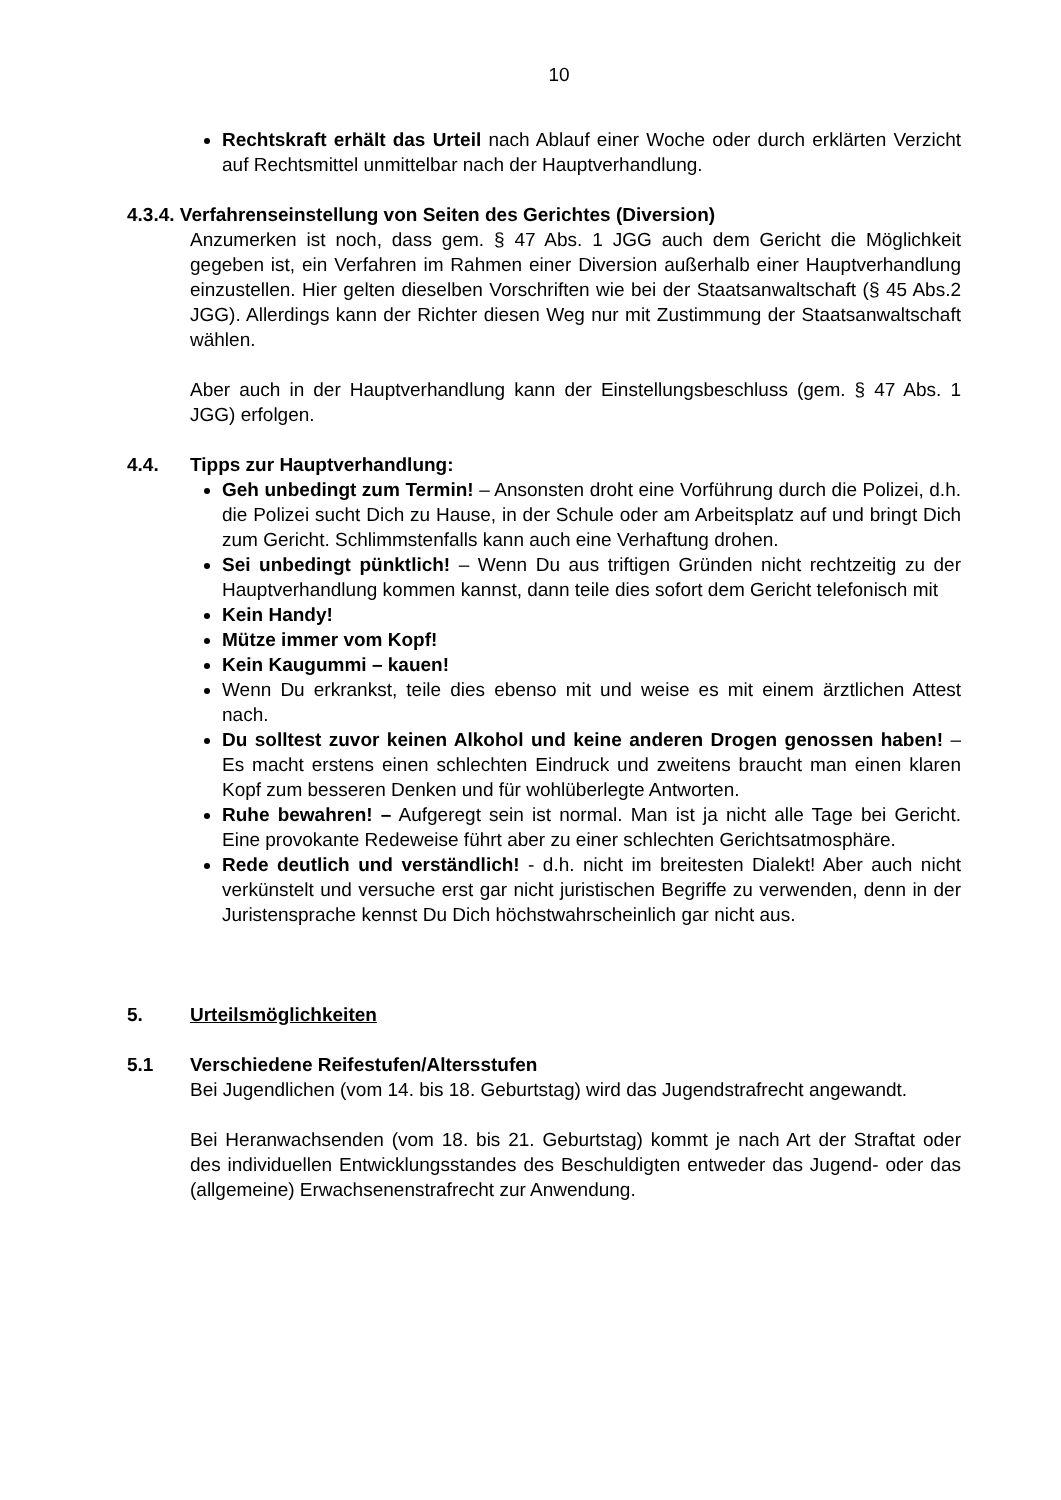10
Rechtskraft erhält das Urteil nach Ablauf einer Woche oder durch erklärten Verzicht auf Rechtsmittel unmittelbar nach der Hauptverhandlung.
4.3.4. Verfahrenseinstellung von Seiten des Gerichtes (Diversion)
Anzumerken ist noch, dass gem. § 47 Abs. 1 JGG auch dem Gericht die Möglichkeit gegeben ist, ein Verfahren im Rahmen einer Diversion außerhalb einer Hauptverhandlung einzustellen. Hier gelten dieselben Vorschriften wie bei der Staatsanwaltschaft (§ 45 Abs.2 JGG). Allerdings kann der Richter diesen Weg nur mit Zustimmung der Staatsanwaltschaft wählen.
Aber auch in der Hauptverhandlung kann der Einstellungsbeschluss (gem. § 47 Abs. 1 JGG) erfolgen.
4.4. Tipps zur Hauptverhandlung:
Geh unbedingt zum Termin! – Ansonsten droht eine Vorführung durch die Polizei, d.h. die Polizei sucht Dich zu Hause, in der Schule oder am Arbeitsplatz auf und bringt Dich zum Gericht. Schlimmstenfalls kann auch eine Verhaftung drohen.
Sei unbedingt pünktlich! – Wenn Du aus triftigen Gründen nicht rechtzeitig zu der Hauptverhandlung kommen kannst, dann teile dies sofort dem Gericht telefonisch mit
Kein Handy!
Mütze immer vom Kopf!
Kein Kaugummi – kauen!
Wenn Du erkrankst, teile dies ebenso mit und weise es mit einem ärztlichen Attest nach.
Du solltest zuvor keinen Alkohol und keine anderen Drogen genossen haben! – Es macht erstens einen schlechten Eindruck und zweitens braucht man einen klaren Kopf zum besseren Denken und für wohlüberlegte Antworten.
Ruhe bewahren! – Aufgeregt sein ist normal. Man ist ja nicht alle Tage bei Gericht. Eine provokante Redeweise führt aber zu einer schlechten Gerichtsatmosphäre.
Rede deutlich und verständlich! - d.h. nicht im breitesten Dialekt! Aber auch nicht verkünstelt und versuche erst gar nicht juristischen Begriffe zu verwenden, denn in der Juristensprache kennst Du Dich höchstwahrscheinlich gar nicht aus.
5. Urteilsmöglichkeiten
5.1 Verschiedene Reifestufen/Altersstufen
Bei Jugendlichen (vom 14. bis 18. Geburtstag) wird das Jugendstrafrecht angewandt.
Bei Heranwachsenden (vom 18. bis 21. Geburtstag) kommt je nach Art der Straftat oder des individuellen Entwicklungsstandes des Beschuldigten entweder das Jugend- oder das (allgemeine) Erwachsenenstrafrecht zur Anwendung.